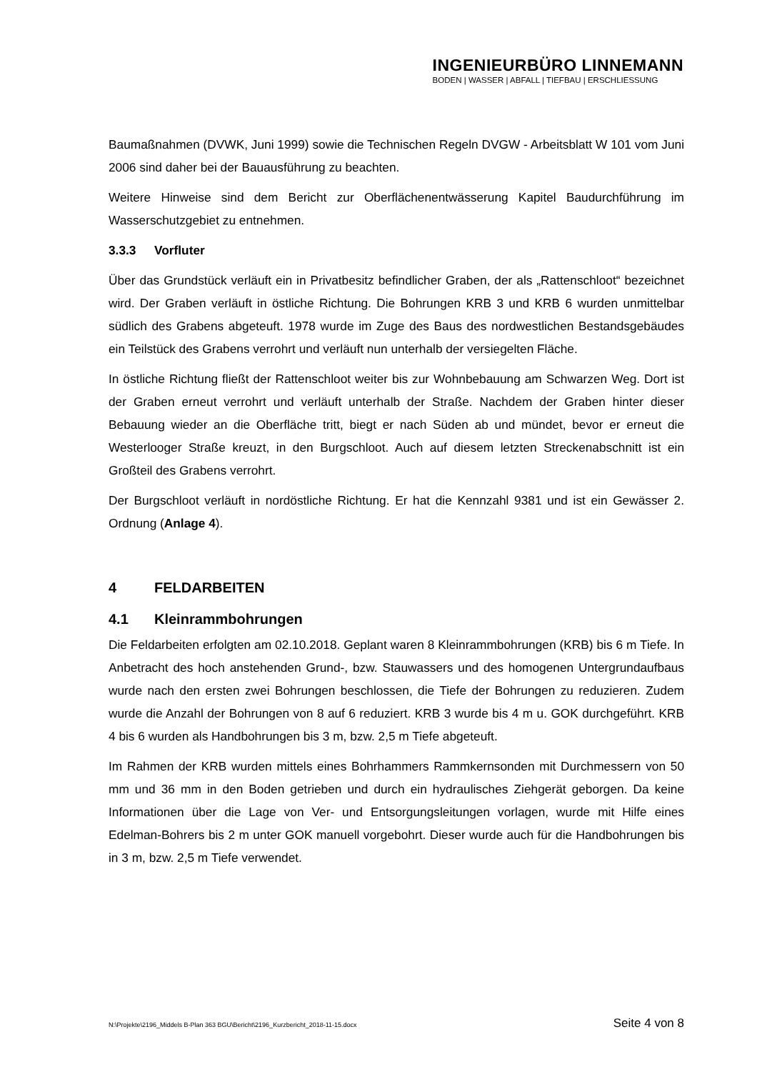INGENIEURBÜRO LINNEMANN
BODEN | WASSER | ABFALL | TIEFBAU | ERSCHLIESSUNG
Baumaßnahmen (DVWK, Juni 1999) sowie die Technischen Regeln DVGW - Arbeitsblatt W 101 vom Juni 2006 sind daher bei der Bauausführung zu beachten.
Weitere Hinweise sind dem Bericht zur Oberflächenentwässerung Kapitel Baudurchführung im Wasserschutzgebiet zu entnehmen.
3.3.3 Vorfluter
Über das Grundstück verläuft ein in Privatbesitz befindlicher Graben, der als „Rattenschloot“ bezeichnet wird. Der Graben verläuft in östliche Richtung. Die Bohrungen KRB 3 und KRB 6 wurden unmittelbar südlich des Grabens abgeteuft. 1978 wurde im Zuge des Baus des nordwestlichen Bestandsgebäudes ein Teilstück des Grabens verrohrt und verläuft nun unterhalb der versiegelten Fläche.
In östliche Richtung fließt der Rattenschloot weiter bis zur Wohnbebauung am Schwarzen Weg. Dort ist der Graben erneut verrohrt und verläuft unterhalb der Straße. Nachdem der Graben hinter dieser Bebauung wieder an die Oberfläche tritt, biegt er nach Süden ab und mündet, bevor er erneut die Westerlooger Straße kreuzt, in den Burgschloot. Auch auf diesem letzten Streckenabschnitt ist ein Großteil des Grabens verrohrt.
Der Burgschloot verläuft in nordöstliche Richtung. Er hat die Kennzahl 9381 und ist ein Gewässer 2. Ordnung (Anlage 4).
4 FELDARBEITEN
4.1 Kleinrammbohrungen
Die Feldarbeiten erfolgten am 02.10.2018. Geplant waren 8 Kleinrammbohrungen (KRB) bis 6 m Tiefe. In Anbetracht des hoch anstehenden Grund-, bzw. Stauwassers und des homogenen Untergrundaufbaus wurde nach den ersten zwei Bohrungen beschlossen, die Tiefe der Bohrungen zu reduzieren. Zudem wurde die Anzahl der Bohrungen von 8 auf 6 reduziert. KRB 3 wurde bis 4 m u. GOK durchgeführt. KRB 4 bis 6 wurden als Handbohrungen bis 3 m, bzw. 2,5 m Tiefe abgeteuft.
Im Rahmen der KRB wurden mittels eines Bohrhammers Rammkernsonden mit Durchmessern von 50 mm und 36 mm in den Boden getrieben und durch ein hydraulisches Ziehgerät geborgen. Da keine Informationen über die Lage von Ver- und Entsorgungsleitungen vorlagen, wurde mit Hilfe eines Edelman-Bohrers bis 2 m unter GOK manuell vorgebohrt. Dieser wurde auch für die Handbohrungen bis in 3 m, bzw. 2,5 m Tiefe verwendet.
N:\Projekte\2196_Middels B-Plan 363 BGU\Bericht\2196_Kurzbericht_2018-11-15.docx Seite 4 von 8